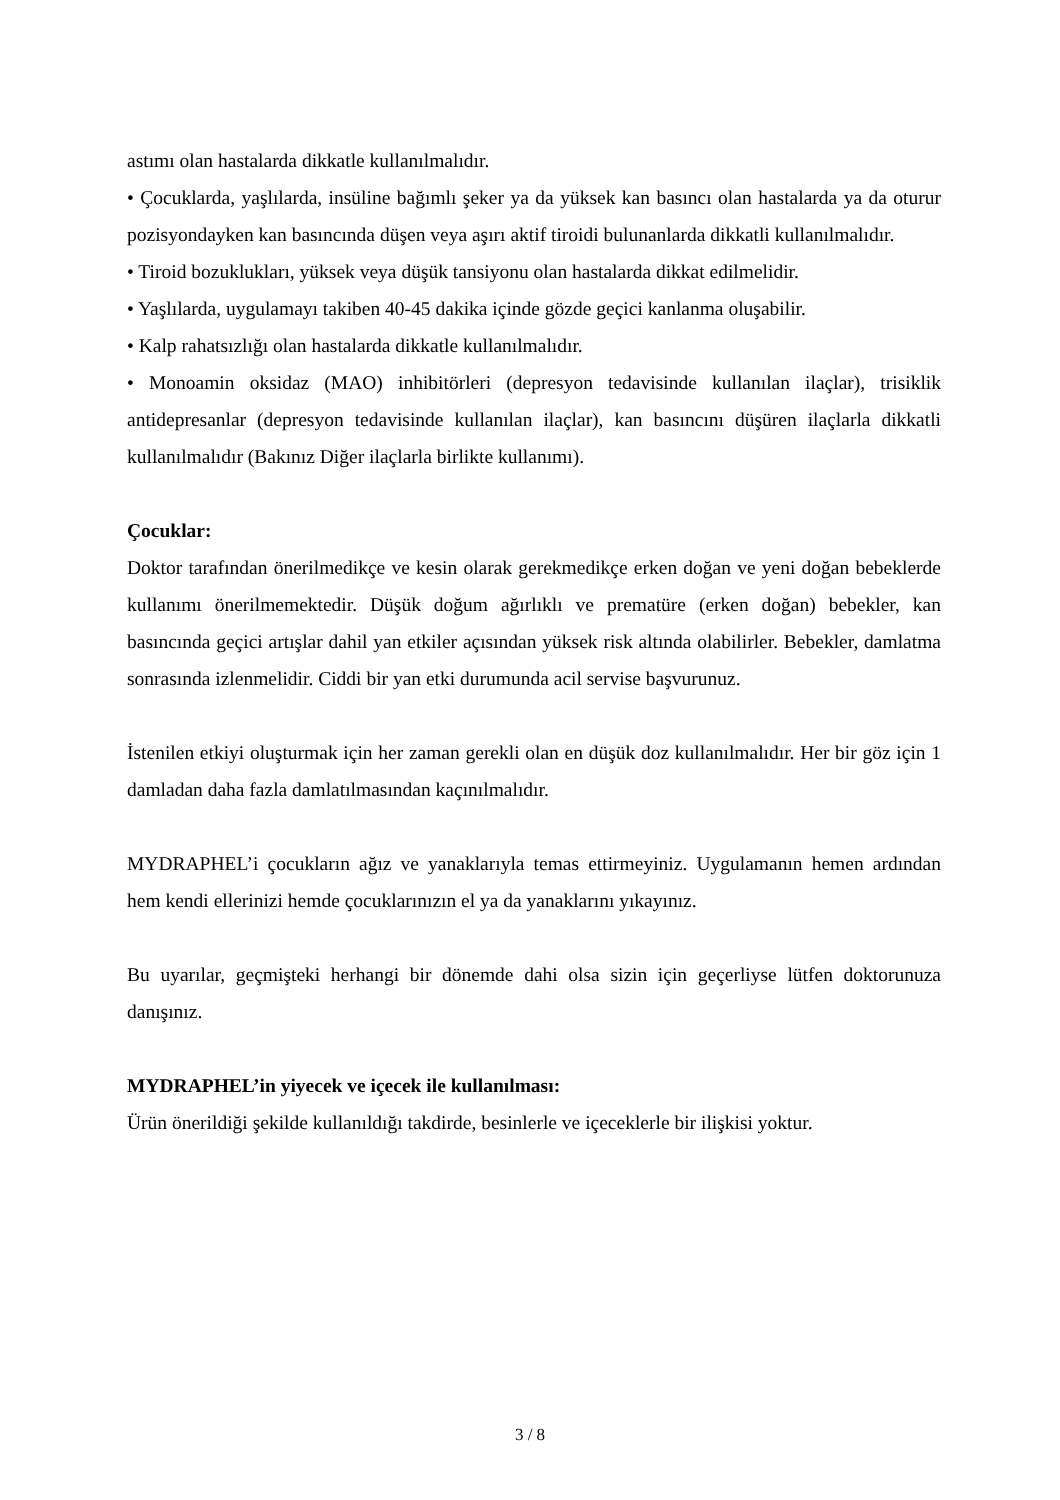astımı olan hastalarda dikkatle kullanılmalıdır.
• Çocuklarda, yaşlılarda, insüline bağımlı şeker ya da yüksek kan basıncı olan hastalarda ya da oturur pozisyondayken kan basıncında düşen veya aşırı aktif tiroidi bulunanlarda dikkatli kullanılmalıdır.
• Tiroid bozuklukları, yüksek veya düşük tansiyonu olan hastalarda dikkat edilmelidir.
• Yaşlılarda, uygulamayı takiben 40-45 dakika içinde gözde geçici kanlanma oluşabilir.
• Kalp rahatsızlığı olan hastalarda dikkatle kullanılmalıdır.
• Monoamin oksidaz (MAO) inhibitörleri (depresyon tedavisinde kullanılan ilaçlar), trisiklik antidepresanlar (depresyon tedavisinde kullanılan ilaçlar), kan basıncını düşüren ilaçlarla dikkatli kullanılmalıdır (Bakınız Diğer ilaçlarla birlikte kullanımı).
Çocuklar:
Doktor tarafından önerilmedikçe ve kesin olarak gerekmedikçe erken doğan ve yeni doğan bebeklerde kullanımı önerilmemektedir. Düşük doğum ağırlıklı ve prematüre (erken doğan) bebekler, kan basıncında geçici artışlar dahil yan etkiler açısından yüksek risk altında olabilirler. Bebekler, damlatma sonrasında izlenmelidir. Ciddi bir yan etki durumunda acil servise başvurunuz.
İstenilen etkiyi oluşturmak için her zaman gerekli olan en düşük doz kullanılmalıdır. Her bir göz için 1 damladan daha fazla damlatılmasından kaçınılmalıdır.
MYDRAPHEL’i çocukların ağız ve yanaklarıyla temas ettirmeyiniz. Uygulamanın hemen ardından hem kendi ellerinizi hemde çocuklarınızın el ya da yanaklarını yıkayınız.
Bu uyarılar, geçmişteki herhangi bir dönemde dahi olsa sizin için geçerliyse lütfen doktorunuza danışınız.
MYDRAPHEL’in yiyecek ve içecek ile kullanılması:
Ürün önerildiği şekilde kullanıldığı takdirde, besinlerle ve içeceklerle bir ilişkisi yoktur.
3 / 8